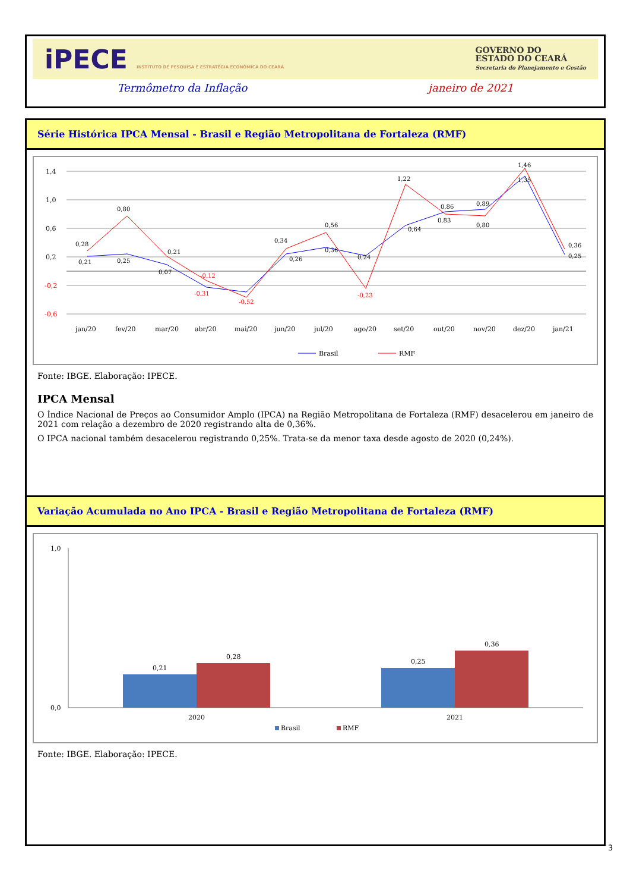iPECE INSTITUTO DE PESQUISA E ESTRATÉGIA ECONÔMICA DO CEARÁ
GOVERNO DO
ESTADO DO CEARÁ
Secretaria do Planejamento e Gestão
Termômetro da Inflação janeiro de 2021
Série Histórica IPCA Mensal - Brasil e Região Metropolitana de Fortaleza (RMF)
1,4
1,0
0,6
0,2
-0,2
-0,6
jan/20
fev/20
mar/20
abr/20
mai/20
jun/20
jul/20
ago/20
set/20
out/20
nov/20
dez/20
jan/21
0,28
0,21
0,80
0,25
0,21
0,07
-0,12
-0,31
-0,52
0,34
0,26
0,56
0,36
-0,23
0,24
1,22
0,64
0,86
0,83
0,89
0,80
1,46
1,35
0,36
0,25
Brasil
RMF
Fonte: IBGE. Elaboração: IPECE.
IPCA Mensal
O Índice Nacional de Preços ao Consumidor Amplo (IPCA) na Região Metropolitana de Fortaleza (RMF) desacelerou em janeiro de 2021 com relação a dezembro de 2020 registrando alta de 0,36%.
O IPCA nacional também desacelerou registrando 0,25%. Trata-se da menor taxa desde agosto de 2020 (0,24%).
Variação Acumulada no Ano IPCA - Brasil e Região Metropolitana de Fortaleza (RMF)
1,0
0,0
0,21
0,28
0,25
0,36
2020
2021
Brasil
RMF
Fonte: IBGE. Elaboração: IPECE.
3